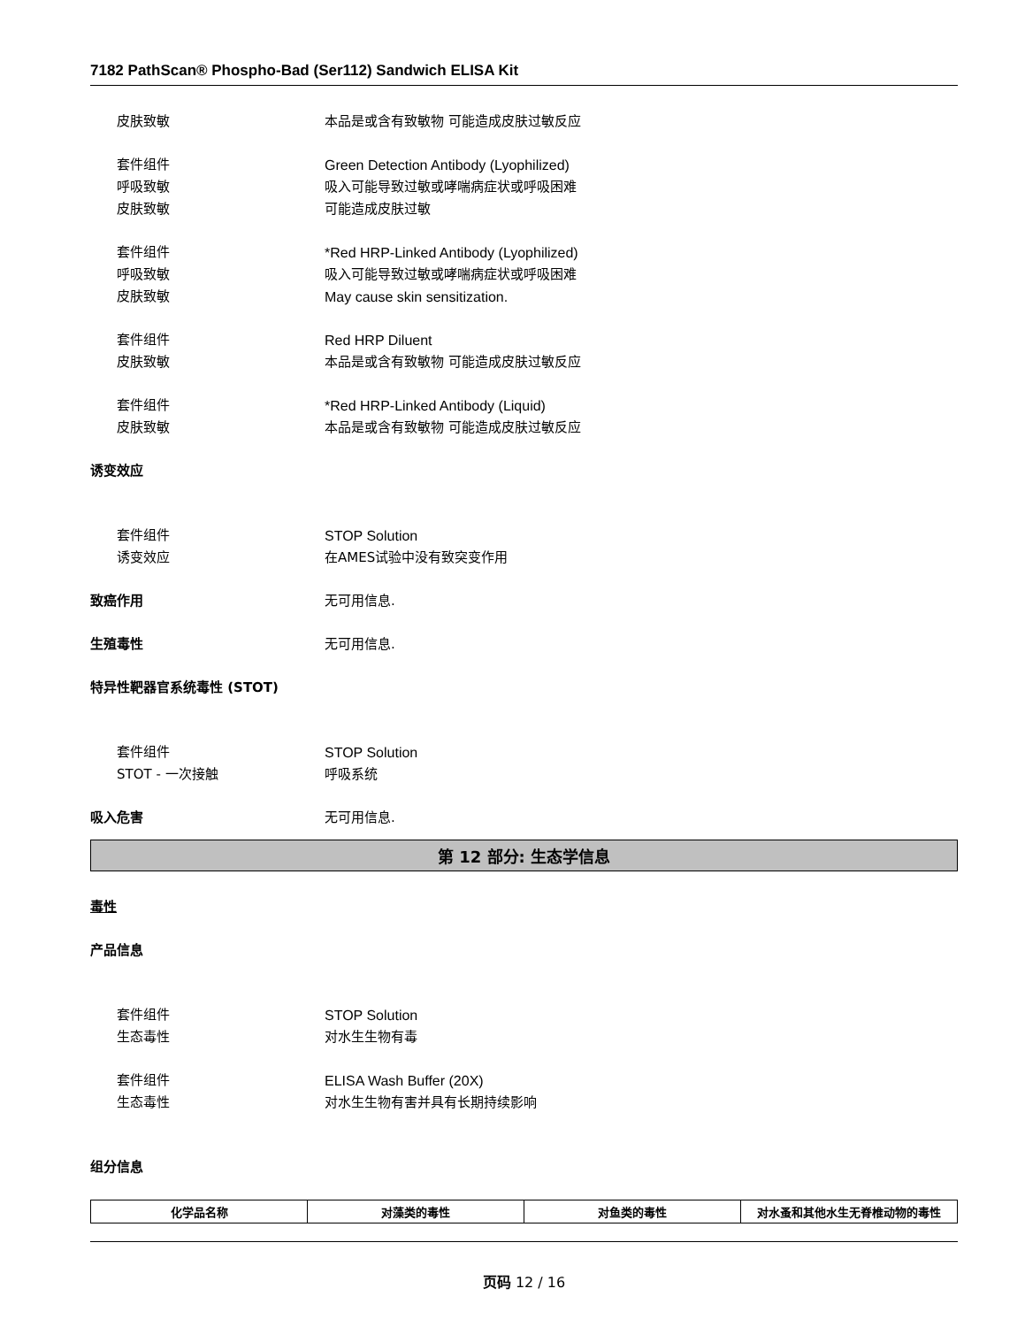7182 PathScan® Phospho-Bad (Ser112) Sandwich ELISA Kit
皮肤致敏 本品是或含有致敏物 可能造成皮肤过敏反应
套件组件 Green Detection Antibody (Lyophilized)
呼吸致敏 吸入可能导致过敏或哮喘病症状或呼吸困难
皮肤致敏 可能造成皮肤过敏
套件组件 *Red HRP-Linked Antibody (Lyophilized)
呼吸致敏 吸入可能导致过敏或哮喘病症状或呼吸困难
皮肤致敏 May cause skin sensitization.
套件组件 Red HRP Diluent
皮肤致敏 本品是或含有致敏物 可能造成皮肤过敏反应
套件组件 *Red HRP-Linked Antibody (Liquid)
皮肤致敏 本品是或含有致敏物 可能造成皮肤过敏反应
诱变效应
套件组件 STOP Solution
诱变效应 在AMES试验中没有致突变作用
致癌作用 无可用信息.
生殖毒性 无可用信息.
特异性靶器官系统毒性 (STOT)
套件组件 STOP Solution
STOT - 一次接触 呼吸系统
吸入危害 无可用信息.
第 12 部分: 生态学信息
毒性
产品信息
套件组件 STOP Solution
生态毒性 对水生生物有毒
套件组件 ELISA Wash Buffer (20X)
生态毒性 对水生生物有害并具有长期持续影响
组分信息
| 化学品名称 | 对藻类的毒性 | 对鱼类的毒性 | 对水蚤和其他水生无脊椎动物的毒性 |
| --- | --- | --- | --- |
页码 12 / 16